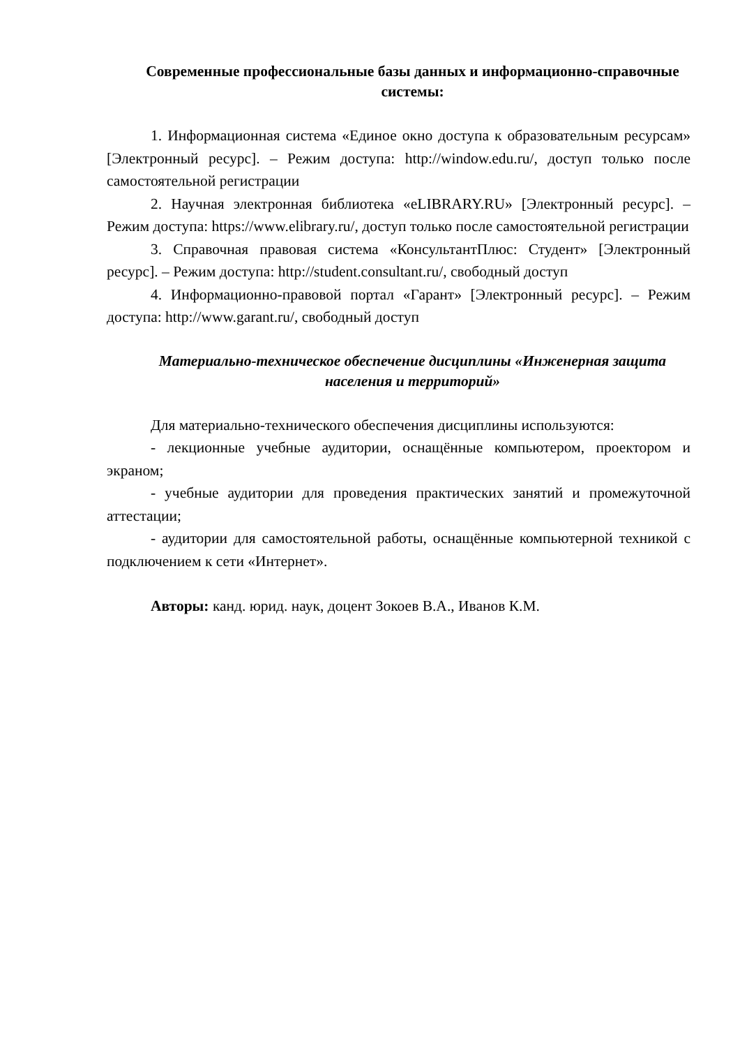Современные профессиональные базы данных и информационно-справочные системы:
1. Информационная система «Единое окно доступа к образовательным ресурсам» [Электронный ресурс]. – Режим доступа: http://window.edu.ru/, доступ только после самостоятельной регистрации
2. Научная электронная библиотека «eLIBRARY.RU» [Электронный ресурс]. – Режим доступа: https://www.elibrary.ru/, доступ только после самостоятельной регистрации
3. Справочная правовая система «КонсультантПлюс: Студент» [Электронный ресурс]. – Режим доступа: http://student.consultant.ru/, свободный доступ
4. Информационно-правовой портал «Гарант» [Электронный ресурс]. – Режим доступа: http://www.garant.ru/, свободный доступ
Материально-техническое обеспечение дисциплины «Инженерная защита населения и территорий»
Для материально-технического обеспечения дисциплины используются:
- лекционные учебные аудитории, оснащённые компьютером, проектором и экраном;
- учебные аудитории для проведения практических занятий и промежуточной аттестации;
- аудитории для самостоятельной работы, оснащённые компьютерной техникой с подключением к сети «Интернет».
Авторы: канд. юрид. наук, доцент Зокоев В.А., Иванов К.М.